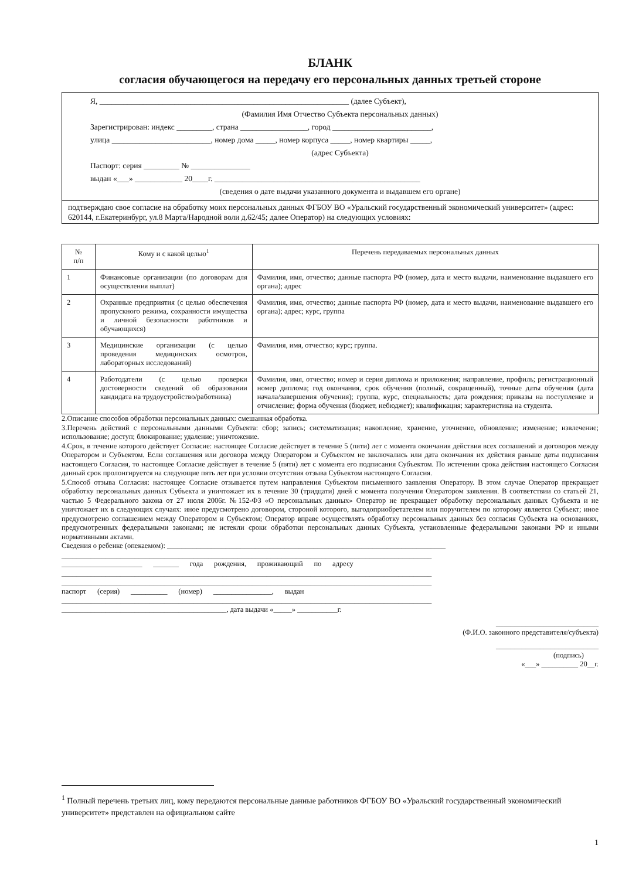БЛАНК
согласия обучающегося на передачу его персональных данных третьей стороне
Я, _______________________________________________________________ (далее Субъект),
(Фамилия Имя Отчество Субъекта персональных данных)
Зарегистрирован: индекс _________, страна _________________, город _________________________,
улица _________________________, номер дома _____, номер корпуса _____, номер квартиры _____,
(адрес Субъекта)
Паспорт: серия _________ № _______________
выдан «___» ____________ 20____г. ____________________________________________________
(сведения о дате выдачи указанного документа и выдавшем его органе)
подтверждаю свое согласие на обработку моих персональных данных ФГБОУ ВО «Уральский государственный экономический университет» (адрес: 620144, г.Екатеринбург, ул.8 Марта/Народной воли д.62/45; далее Оператор) на следующих условиях:
| № п/п | Кому и с какой целью<sup>1</sup> | Перечень передаваемых персональных данных |
| --- | --- | --- |
| 1 | Финансовые организации (по договорам для осуществления выплат) | Фамилия, имя, отчество; данные паспорта РФ (номер, дата и место выдачи, наименование выдавшего его органа); адрес |
| 2 | Охранные предприятия (с целью обеспечения пропускного режима, сохранности имущества и личной безопасности работников и обучающихся) | Фамилия, имя, отчество; данные паспорта РФ (номер, дата и место выдачи, наименование выдавшего его органа); адрес; курс, группа |
| 3 | Медицинские организации (с целью проведения медицинских осмотров, лабораторных исследований) | Фамилия, имя, отчество; курс; группа. |
| 4 | Работодатели (с целью проверки достоверности сведений об образовании кандидата на трудоустройство/работника) | Фамилия, имя, отчество; номер и серия диплома и приложения; направление, профиль; регистрационный номер диплома; год окончания, срок обучения (полный, сокращенный), точные даты обучения (дата начала/завершения обучения); группа, курс, специальность; дата рождения; приказы на поступление и отчисление; форма обучения (бюджет, небюджет); квалификация; характеристика на студента. |
2.Описание способов обработки персональных данных: смешанная обработка.
3.Перечень действий с персональными данными Субъекта: сбор; запись; систематизация; накопление, хранение, уточнение, обновление; изменение; извлечение; использование; доступ; блокирование; удаление; уничтожение.
4.Срок, в течение которого действует Согласие: настоящее Согласие действует в течение 5 (пяти) лет с момента окончания действия всех соглашений и договоров между Оператором и Субъектом. Если соглашения или договора между Оператором и Субъектом не заключались или дата окончания их действия раньше даты подписания настоящего Согласия, то настоящее Согласие действует в течение 5 (пяти) лет с момента его подписания Субъектом. По истечении срока действия настоящего Согласия данный срок пролонгируется на следующие пять лет при условии отсутствия отзыва Субъектом настоящего Согласия.
5.Способ отзыва Согласия: настоящее Согласие отзывается путем направления Субъектом письменного заявления Оператору. В этом случае Оператор прекращает обработку персональных данных Субъекта и уничтожает их в течение 30 (тридцати) дней с момента получения Оператором заявления. В соответствии со статьей 21, частью 5 Федерального закона от 27 июля 2006г. №152-ФЗ «О персональных данных» Оператор не прекращает обработку персональных данных Субъекта и не уничтожает их в следующих случаях: иное предусмотрено договором, стороной которого, выгодоприобретателем или поручителем по которому является Субъект; иное предусмотрено соглашением между Оператором и Субъектом; Оператор вправе осуществлять обработку персональных данных без согласия Субъекта на основаниях, предусмотренных федеральными законами; не истекли сроки обработки персональных данных Субъекта, установленные федеральными законами РФ и иными нормативными актами.
Сведения о ребенке (опекаемом): ____________________________________________________________________________
_____________________________________________________________________________________________________
______________________ _______ года рождения, проживающий по адресу
_____________________________________________________________________________________________________
_____________________________________________________________________________________________________
паспорт (серия) __________ (номер) ________________, выдан
_____________________________________________________________________________________________________
_____________________________________________, дата выдачи «_____» ___________г.
____________________________
(Ф.И.О. законного представителя/субъекта)
____________________________
(подпись)
«___» __________ 20__г.
<sup>1</sup> Полный перечень третьих лиц, кому передаются персональные данные работников ФГБОУ ВО «Уральский государственный экономический университет» представлен на официальном сайте
1